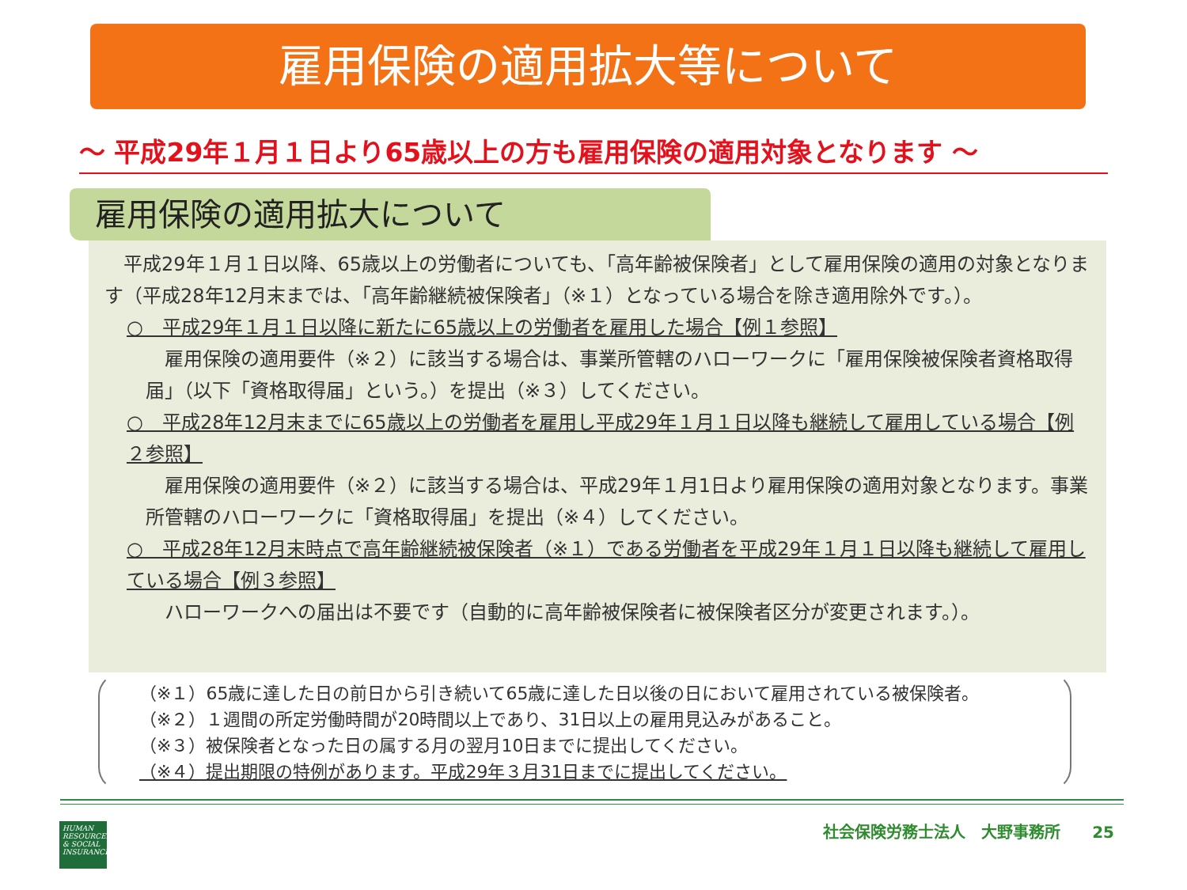雇用保険の適用拡大等について
～ 平成29年１月１日より65歳以上の方も雇用保険の適用対象となります ～
雇用保険の適用拡大について
　平成29年１月１日以降、65歳以上の労働者についても、「高年齢被保険者」として雇用保険の適用の対象となります（平成28年12月末までは、「高年齢継続被保険者」（※１）となっている場合を除き適用除外です。）。
○　平成29年１月１日以降に新たに65歳以上の労働者を雇用した場合【例１参照】
　雇用保険の適用要件（※２）に該当する場合は、事業所管轄のハローワークに「雇用保険被保険者資格取得届」（以下「資格取得届」という。）を提出（※３）してください。
○　平成28年12月末までに65歳以上の労働者を雇用し平成29年１月１日以降も継続して雇用している場合【例２参照】
　雇用保険の適用要件（※２）に該当する場合は、平成29年１月1日より雇用保険の適用対象となります。事業所管轄のハローワークに「資格取得届」を提出（※４）してください。
○　平成28年12月末時点で高年齢継続被保険者（※１）である労働者を平成29年１月１日以降も継続して雇用している場合【例３参照】
　ハローワークへの届出は不要です（自動的に高年齢被保険者に被保険者区分が変更されます。）。
（※１）65歳に達した日の前日から引き続いて65歳に達した日以後の日において雇用されている被保険者。
（※２）１週間の所定労働時間が20時間以上であり、31日以上の雇用見込みがあること。
（※３）被保険者となった日の属する月の翌月10日までに提出してください。
（※４）提出期限の特例があります。平成29年３月31日までに提出してください。
HUMAN RESOURCES & SOCIAL INSURANCE
社会保険労務士法人　大野事務所　　25